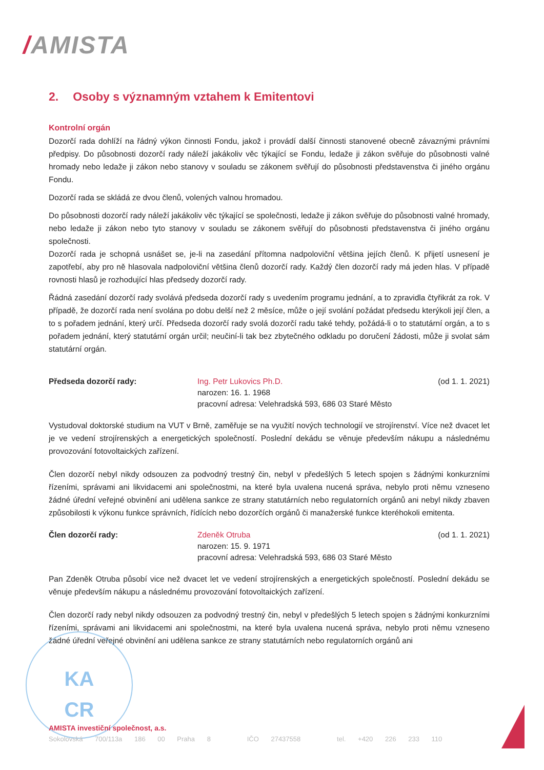/AMISTA
2. Osoby s významným vztahem k Emitentovi
Kontrolní orgán
Dozorčí rada dohlíží na řádný výkon činnosti Fondu, jakož i provádí další činnosti stanovené obecně závaznými právními předpisy. Do působnosti dozorčí rady náleží jakákoliv věc týkající se Fondu, ledaže ji zákon svěřuje do působnosti valné hromady nebo ledaže ji zákon nebo stanovy v souladu se zákonem svěřují do působnosti představenstva či jiného orgánu Fondu.
Dozorčí rada se skládá ze dvou členů, volených valnou hromadou.
Do působnosti dozorčí rady náleží jakákoliv věc týkající se společnosti, ledaže ji zákon svěřuje do působnosti valné hromady, nebo ledaže ji zákon nebo tyto stanovy v souladu se zákonem svěřují do působnosti představenstva či jiného orgánu společnosti.
Dozorčí rada je schopná usnášet se, je-li na zasedání přítomna nadpoloviční většina jejích členů. K přijetí usnesení je zapotřebí, aby pro ně hlasovala nadpoloviční většina členů dozorčí rady. Každý člen dozorčí rady má jeden hlas. V případě rovnosti hlasů je rozhodující hlas předsedy dozorčí rady.
Řádná zasedání dozorčí rady svolává předseda dozorčí rady s uvedením programu jednání, a to zpravidla čtyřikrát za rok. V případě, že dozorčí rada není svolána po dobu delší než 2 měsíce, může o její svolání požádat předsedu kterýkoli její člen, a to s pořadem jednání, který určí. Předseda dozorčí rady svolá dozorčí radu také tehdy, požádá-li o to statutární orgán, a to s pořadem jednání, který statutární orgán určil; neučiní-li tak bez zbytečného odkladu po doručení žádosti, může ji svolat sám statutární orgán.
Předseda dozorčí rady: Ing. Petr Lukovics Ph.D.
narozen: 16. 1. 1968
pracovní adresa: Velehradská 593, 686 03 Staré Město
(od 1. 1. 2021)
Vystudoval doktorské studium na VUT v Brně, zaměřuje se na využití nových technologií ve strojírenství. Více než dvacet let je ve vedení strojírenských a energetických společností. Poslední dekádu se věnuje především nákupu a následnému provozování fotovoltaických zařízení.
Člen dozorčí nebyl nikdy odsouzen za podvodný trestný čin, nebyl v předešlých 5 letech spojen s žádnými konkurzními řízeními, správami ani likvidacemi ani společnostmi, na které byla uvalena nucená správa, nebylo proti němu vzneseno žádné úřední veřejné obvinění ani udělena sankce ze strany statutárních nebo regulatorních orgánů ani nebyl nikdy zbaven způsobilosti k výkonu funkce správních, řídících nebo dozorčích orgánů či manažerské funkce kteréhokoli emitenta.
Člen dozorčí rady: Zdeněk Otruba
narozen: 15. 9. 1971
pracovní adresa: Velehradská 593, 686 03 Staré Město
(od 1. 1. 2021)
Pan Zdeněk Otruba působí vice než dvacet let ve vedení strojírenských a energetických společností. Poslední dekádu se věnuje především nákupu a následnému provozování fotovoltaických zařízení.
Člen dozorčí rady nebyl nikdy odsouzen za podvodný trestný čin, nebyl v předešlých 5 letech spojen s žádnými konkurzními řízeními, správami ani likvidacemi ani společnostmi, na které byla uvalena nucená správa, nebylo proti němu vzneseno žádné úřední veřejné obvinění ani udělena sankce ze strany statutárních nebo regulatorních orgánů ani
KA
CR
AMISTA investiční společnost, a.s.
Sokolovská 700/113a 186 00 Praha 8 IČO 27437558 tel. +420 226 233 110